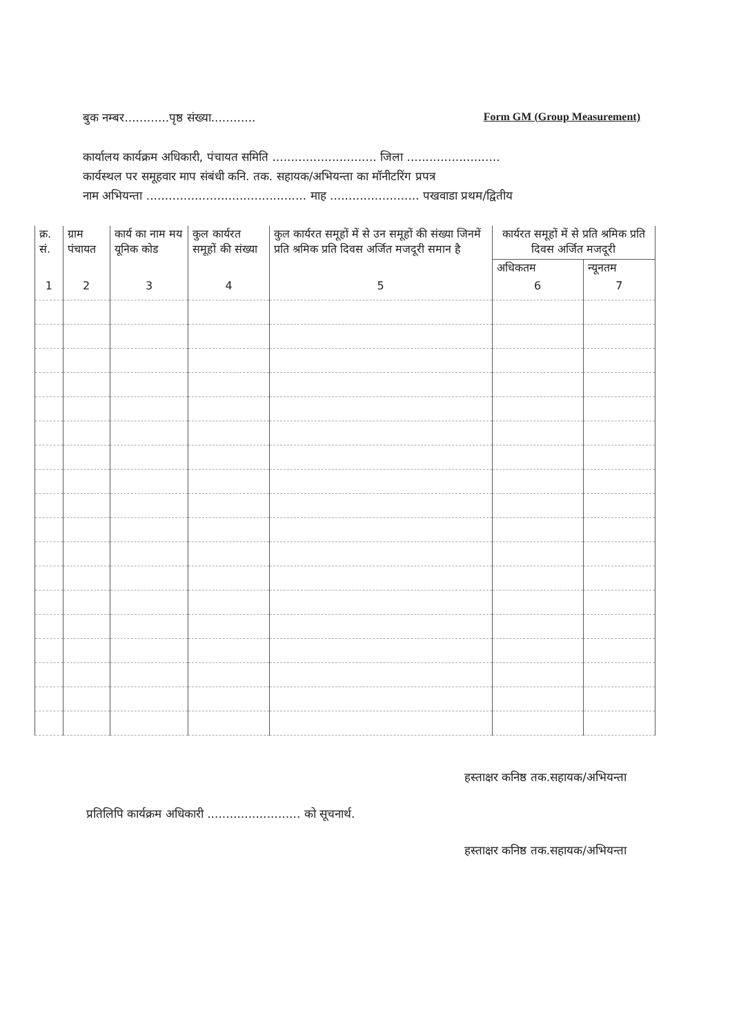बुक नम्बर............पृष्ठ संख्या............ Form GM (Group Measurement)
कार्यालय कार्यक्रम अधिकारी, पंचायत समिति ............................ जिला .........................
कार्यस्थल पर समूहवार माप संबंधी कनि. तक. सहायक/अभियन्ता का मॉनीटरिंग प्रपत्र
नाम अभियन्ता ........................................... माह ........................ पखवाडा प्रथम/द्वितीय
| क्र. सं. | ग्राम पंचायत | कार्य का नाम मय यूनिक कोड | कुल कार्यरत समूहों की संख्या | कुल कार्यरत समूहों में से उन समूहों की संख्या जिनमें प्रति श्रमिक प्रति दिवस अर्जित मजदूरी समान है | कार्यरत समूहों में से प्रति श्रमिक प्रति दिवस अर्जित मजदूरी | |
| --- | --- | --- | --- | --- | --- | --- |
| | | | | | अधिकतम | न्यूनतम |
| 1 | 2 | 3 | 4 | 5 | 6 | 7 |
हस्ताक्षर कनिष्ठ तक.सहायक/अभियन्ता
प्रतिलिपि कार्यक्रम अधिकारी ......................... को सूचनार्थ.
हस्ताक्षर कनिष्ठ तक.सहायक/अभियन्ता